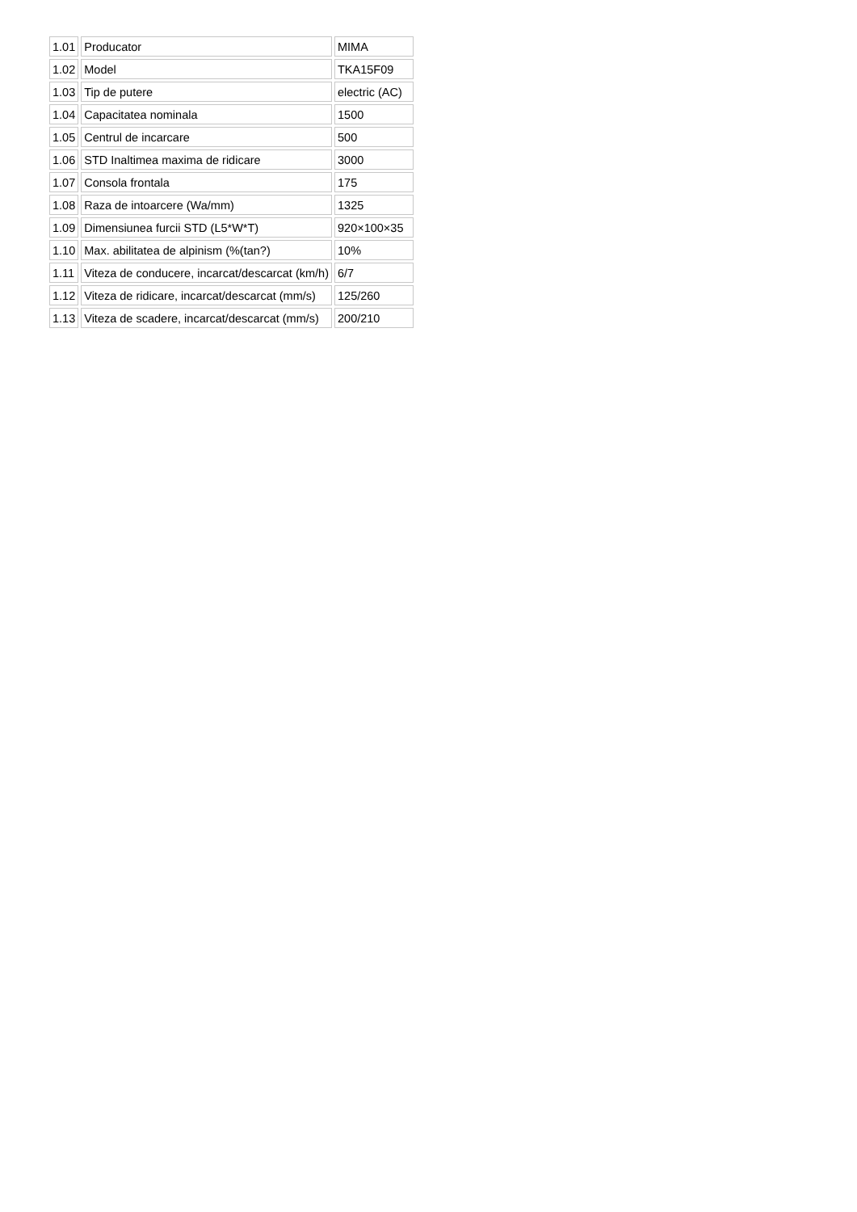| 1.01 | Producator | MIMA |
| 1.02 | Model | TKA15F09 |
| 1.03 | Tip de putere | electric (AC) |
| 1.04 | Capacitatea nominala | 1500 |
| 1.05 | Centrul de incarcare | 500 |
| 1.06 | STD Inaltimea maxima de ridicare | 3000 |
| 1.07 | Consola frontala | 175 |
| 1.08 | Raza de intoarcere (Wa/mm) | 1325 |
| 1.09 | Dimensiunea furcii STD (L5*W*T) | 920×100×35 |
| 1.10 | Max. abilitatea de alpinism (%(tan?) | 10% |
| 1.11 | Viteza de conducere, incarcat/descarcat (km/h) | 6/7 |
| 1.12 | Viteza de ridicare, incarcat/descarcat (mm/s) | 125/260 |
| 1.13 | Viteza de scadere, incarcat/descarcat (mm/s) | 200/210 |